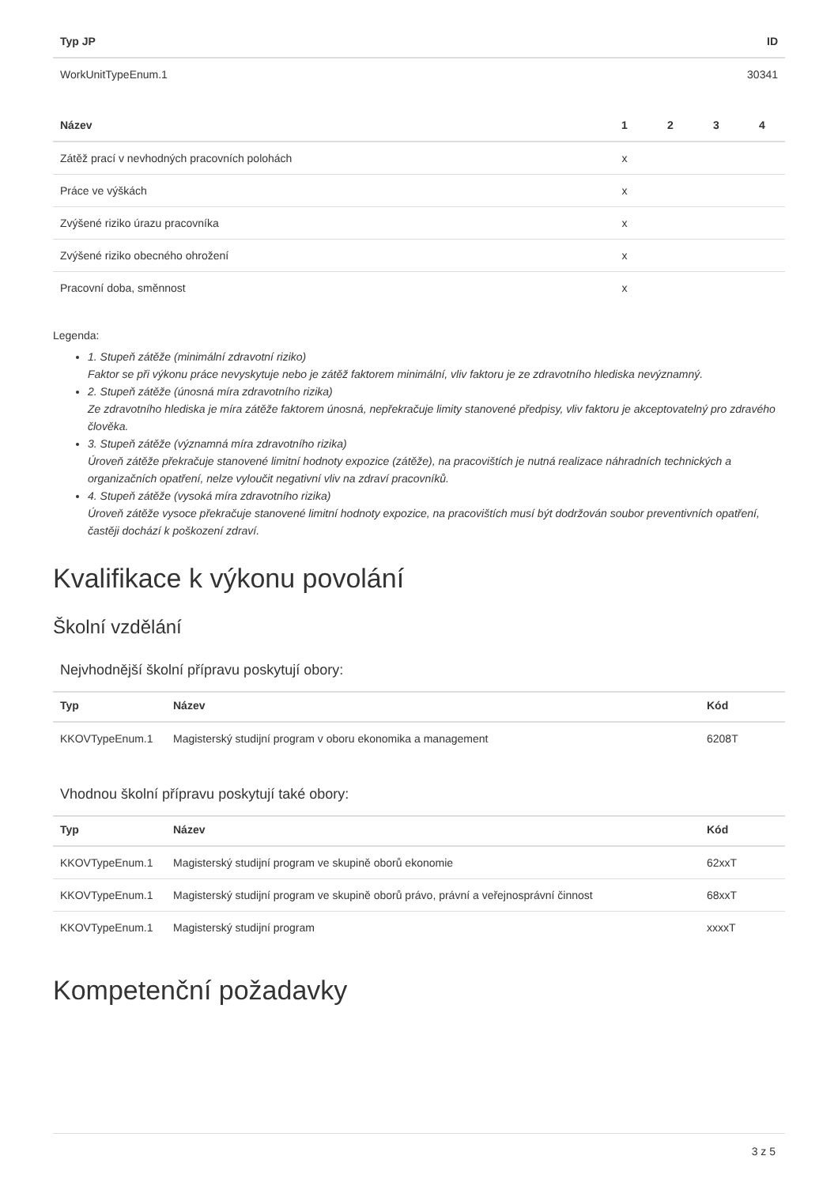| Typ JP | ID |
| --- | --- |
| WorkUnitTypeEnum.1 | 30341 |
| Název | 1 | 2 | 3 | 4 |
| --- | --- | --- | --- | --- |
| Zátěž prací v nevhodných pracovních polohách | x | | | |
| Práce ve výškách | x | | | |
| Zvýšené riziko úrazu pracovníka | x | | | |
| Zvýšené riziko obecného ohrožení | x | | | |
| Pracovní doba, směnnost | x | | | |
Legenda:
1. Stupeň zátěže (minimální zdravotní riziko)
Faktor se při výkonu práce nevyskytuje nebo je zátěž faktorem minimální, vliv faktoru je ze zdravotního hlediska nevýznamný.
2. Stupeň zátěže (únosná míra zdravotního rizika)
Ze zdravotního hlediska je míra zátěže faktorem únosná, nepřekračuje limity stanovené předpisy, vliv faktoru je akceptovatelný pro zdravého člověka.
3. Stupeň zátěže (významná míra zdravotního rizika)
Úroveň zátěže překračuje stanovené limitní hodnoty expozice (zátěže), na pracovištích je nutná realizace náhradních technických a organizačních opatření, nelze vyloučit negativní vliv na zdraví pracovníků.
4. Stupeň zátěže (vysoká míra zdravotního rizika)
Úroveň zátěže vysoce překračuje stanovené limitní hodnoty expozice, na pracovištích musí být dodržován soubor preventivních opatření, častěji dochází k poškození zdraví.
Kvalifikace k výkonu povolání
Školní vzdělání
Nejvhodnější školní přípravu poskytují obory:
| Typ | Název | Kód |
| --- | --- | --- |
| KKOVTypeEnum.1 | Magisterský studijní program v oboru ekonomika a management | 6208T |
Vhodnou školní přípravu poskytují také obory:
| Typ | Název | Kód |
| --- | --- | --- |
| KKOVTypeEnum.1 | Magisterský studijní program ve skupině oborů ekonomie | 62xxT |
| KKOVTypeEnum.1 | Magisterský studijní program ve skupině oborů právo, právní a veřejnosprávní činnost | 68xxT |
| KKOVTypeEnum.1 | Magisterský studijní program | xxxxT |
Kompetenční požadavky
3 z 5